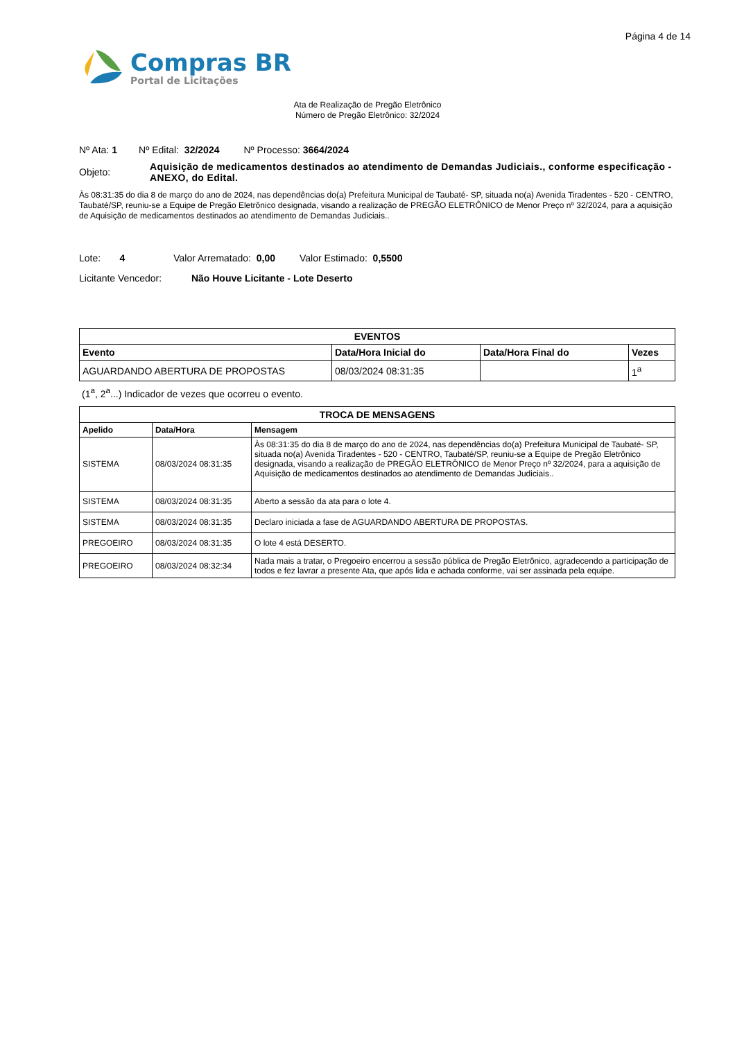Página 4 de 14
Compras BR
Portal de Licitações
Ata de Realização de Pregão Eletrônico
Número de Pregão Eletrônico: 32/2024
Nº Ata: 1 Nº Edital: 32/2024 Nº Processo: 3664/2024
Objeto:
Aquisição de medicamentos destinados ao atendimento de Demandas Judiciais., conforme especificação - ANEXO, do Edital.
Às 08:31:35 do dia 8 de março do ano de 2024, nas dependências do(a) Prefeitura Municipal de Taubaté- SP, situada no(a) Avenida Tiradentes - 520 - CENTRO, Taubaté/SP, reuniu-se a Equipe de Pregão Eletrônico designada, visando a realização de PREGÃO ELETRÔNICO de Menor Preço nº 32/2024, para a aquisição de Aquisição de medicamentos destinados ao atendimento de Demandas Judiciais..
Lote: 4 Valor Arrematado: 0,00 Valor Estimado: 0,5500
Licitante Vencedor: Não Houve Licitante - Lote Deserto
| EVENTOS | | | |
| --- | --- | --- | --- |
| Evento | Data/Hora Inicial do | Data/Hora Final do | Vezes |
| AGUARDANDO ABERTURA DE PROPOSTAS | 08/03/2024 08:31:35 | | 1<sup>a</sup> |
(1<sup>a</sup>, 2<sup>a</sup>...) Indicador de vezes que ocorreu o evento.
| TROCA DE MENSAGENS | | |
| --- | --- | --- |
| Apelido | Data/Hora | Mensagem |
| SISTEMA | 08/03/2024 08:31:35 | Às 08:31:35 do dia 8 de março do ano de 2024, nas dependências do(a) Prefeitura Municipal de Taubaté- SP, situada no(a) Avenida Tiradentes - 520 - CENTRO, Taubaté/SP, reuniu-se a Equipe de Pregão Eletrônico designada, visando a realização de PREGÃO ELETRÔNICO de Menor Preço nº 32/2024, para a aquisição de Aquisição de medicamentos destinados ao atendimento de Demandas Judiciais.. |
| SISTEMA | 08/03/2024 08:31:35 | Aberto a sessão da ata para o lote 4. |
| SISTEMA | 08/03/2024 08:31:35 | Declaro iniciada a fase de AGUARDANDO ABERTURA DE PROPOSTAS. |
| PREGOEIRO | 08/03/2024 08:31:35 | O lote 4 está DESERTO. |
| PREGOEIRO | 08/03/2024 08:32:34 | Nada mais a tratar, o Pregoeiro encerrou a sessão pública de Pregão Eletrônico, agradecendo a participação de todos e fez lavrar a presente Ata, que após lida e achada conforme, vai ser assinada pela equipe. |